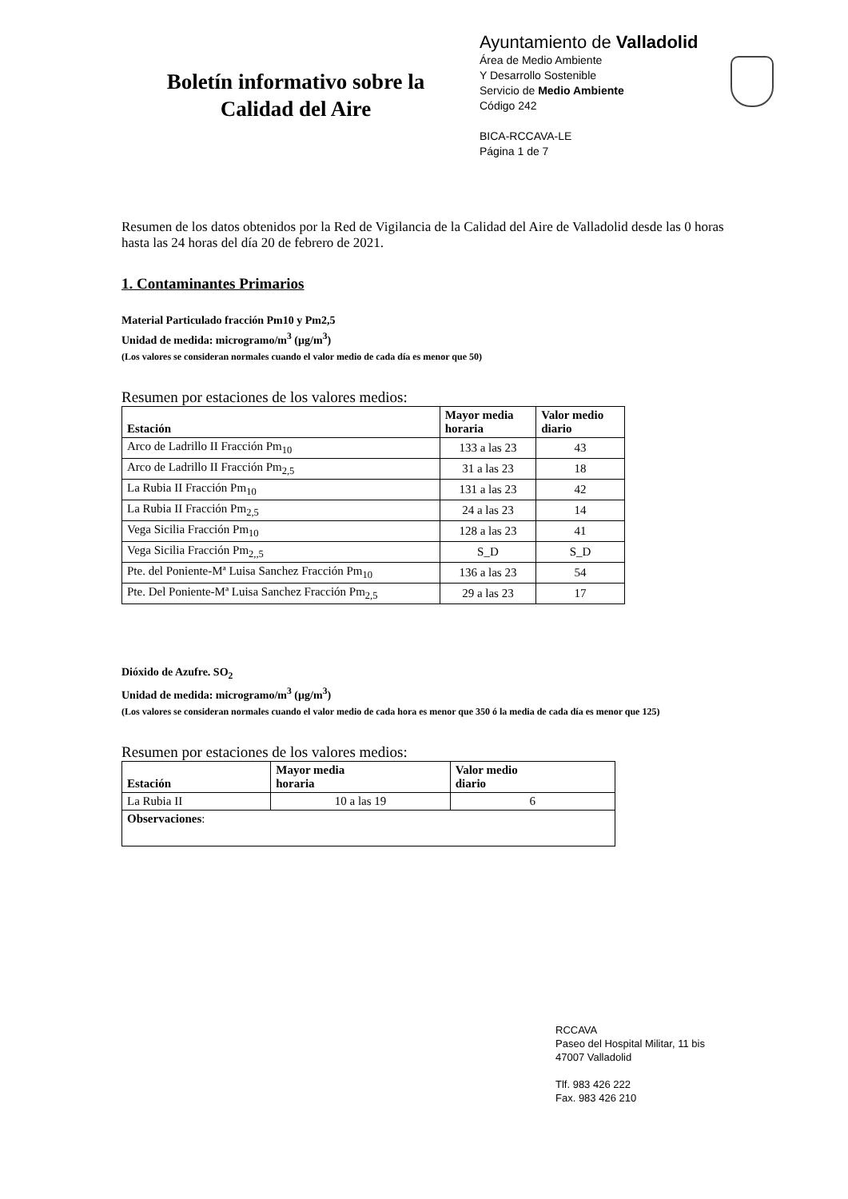Boletín informativo sobre la
Calidad del Aire
Ayuntamiento de Valladolid
Área de Medio Ambiente
Y Desarrollo Sostenible
Servicio de Medio Ambiente
Código 242
BICA-RCCAVA-LE
Página 1 de 7
Resumen de los datos obtenidos por la Red de Vigilancia de la Calidad del Aire de Valladolid desde las 0 horas hasta las 24 horas del día 20 de febrero de 2021.
1. Contaminantes Primarios
Material Particulado fracción Pm10 y Pm2,5
Unidad de medida: microgramo/m<sup>3</sup> (µg/m<sup>3</sup>)
(Los valores se consideran normales cuando el valor medio de cada día es menor que 50)
Resumen por estaciones de los valores medios:
| Estación | Mayor media horaria | Valor medio diario |
| --- | --- | --- |
| Arco de Ladrillo II Fracción Pm<sub>10</sub> | 133 a las 23 | 43 |
| Arco de Ladrillo II Fracción Pm<sub>2,5</sub> | 31 a las 23 | 18 |
| La Rubia II Fracción Pm<sub>10</sub> | 131 a las 23 | 42 |
| La Rubia II Fracción Pm<sub>2,5</sub> | 24 a las 23 | 14 |
| Vega Sicilia Fracción Pm<sub>10</sub> | 128 a las 23 | 41 |
| Vega Sicilia Fracción Pm<sub>2,,5</sub> | S_D | S_D |
| Pte. del Poniente-Mª Luisa Sanchez Fracción Pm<sub>10</sub> | 136 a las 23 | 54 |
| Pte. Del Poniente-Mª Luisa Sanchez Fracción Pm<sub>2,5</sub> | 29 a las 23 | 17 |
Dióxido de Azufre. SO<sub>2</sub>
Unidad de medida: microgramo/m<sup>3</sup> (µg/m<sup>3</sup>)
(Los valores se consideran normales cuando el valor medio de cada hora es menor que 350 ó la media de cada día es menor que 125)
Resumen por estaciones de los valores medios:
| Estación | Mayor media horaria | Valor medio diario |
| --- | --- | --- |
| La Rubia II | 10 a las 19 | 6 |
| Observaciones : | | |
RCCAVA
Paseo del Hospital Militar, 11 bis
47007 Valladolid
Tlf. 983 426 222
Fax. 983 426 210